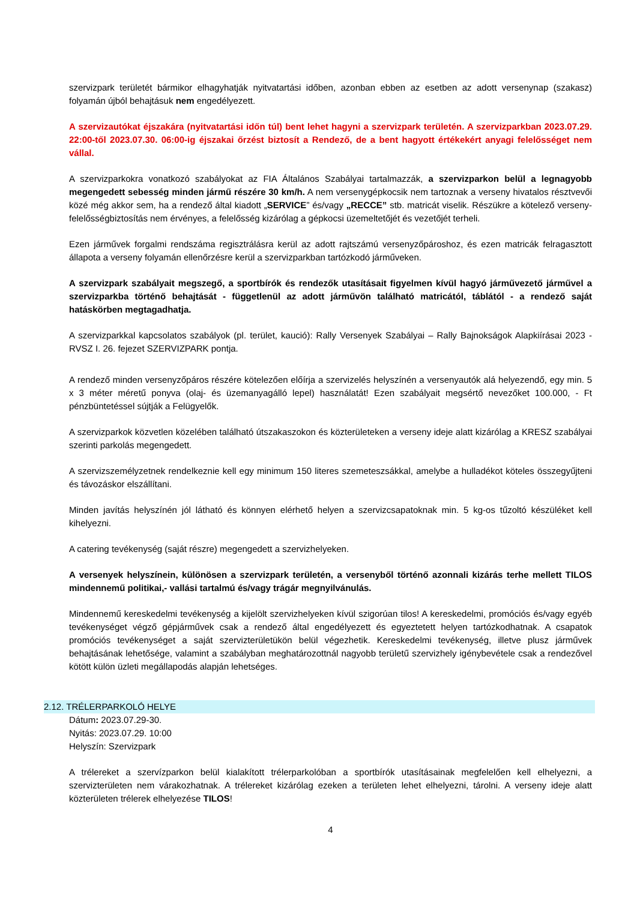szervizpark területét bármikor elhagyhatják nyitvatartási időben, azonban ebben az esetben az adott versenynap (szakasz) folyamán újból behajtásuk nem engedélyezett.
A szervizautókat éjszakára (nyitvatartási időn túl) bent lehet hagyni a szervizpark területén. A szervizparkban 2023.07.29. 22:00-től 2023.07.30. 06:00-ig éjszakai őrzést biztosít a Rendező, de a bent hagyott értékekért anyagi felelősséget nem vállal.
A szervizparkokra vonatkozó szabályokat az FIA Általános Szabályai tartalmazzák, a szervizparkon belül a legnagyobb megengedett sebesség minden jármű részére 30 km/h. A nem versenygépkocsik nem tartoznak a verseny hivatalos résztvevői közé még akkor sem, ha a rendező által kiadott „SERVICE” és/vagy „RECCE” stb. matricát viselik. Részükre a kötelező verseny- felelősségbiztosítás nem érvényes, a felelősség kizárólag a gépkocsi üzemeltetőjét és vezetőjét terheli.
Ezen járművek forgalmi rendszáma regisztrálásra kerül az adott rajtszámú versenyzőpároshoz, és ezen matricák felragasztott állapota a verseny folyamán ellenőrzésre kerül a szervizparkban tartózkodó járműveken.
A szervizpark szabályait megszegő, a sportbírók és rendezők utasításait figyelmen kívül hagyó járművezető járművel a szervizparkba történő behajtását - függetlenül az adott járművön található matricától, táblától - a rendező saját hatáskörben megtagadhatja.
A szervizparkkal kapcsolatos szabályok (pl. terület, kaució): Rally Versenyek Szabályai – Rally Bajnokságok Alapkiírásai 2023 - RVSZ I. 26. fejezet SZERVIZPARK pontja.
A rendező minden versenyzőpáros részére kötelezően előírja a szervizelés helyszínén a versenyautók alá helyezendő, egy min. 5 x 3 méter méretű ponyva (olaj- és üzemanyagálló lepel) használatát! Ezen szabályait megsértő nevezőket 100.000, - Ft pénzbüntetéssel sújtják a Felügyelők.
A szervizparkok közvetlen közelében található útszakaszokon és közterületeken a verseny ideje alatt kizárólag a KRESZ szabályai szerinti parkolás megengedett.
A szervizszemélyzetnek rendelkeznie kell egy minimum 150 literes szemeteszsákkal, amelybe a hulladékot köteles összegyűjteni és távozáskor elszállítani.
Minden javítás helyszínén jól látható és könnyen elérhető helyen a szervizcsapatoknak min. 5 kg-os tűzoltó készüléket kell kihelyezni.
A catering tevékenység (saját részre) megengedett a szervizhelyeken.
A versenyek helyszínein, különösen a szervizpark területén, a versenyből történő azonnali kizárás terhe mellett TILOS mindennemű politikai,- vallási tartalmú és/vagy trágár megnyilvánulás.
Mindennemű kereskedelmi tevékenység a kijelölt szervizhelyeken kívül szigorúan tilos! A kereskedelmi, promóciós és/vagy egyéb tevékenységet végző gépjárművek csak a rendező által engedélyezett és egyeztetett helyen tartózkodhatnak. A csapatok promóciós tevékenységet a saját szervizterületükön belül végezhetik. Kereskedelmi tevékenység, illetve plusz járművek behajtásának lehetősége, valamint a szabályban meghatározottnál nagyobb területű szervizhely igénybevétele csak a rendezővel kötött külön üzleti megállapodás alapján lehetséges.
2.12. TRÉLERPARKOLÓ HELYE
Dátum: 2023.07.29-30.
Nyitás: 2023.07.29. 10:00
Helyszín: Szervizpark
A trélereket a szervízparkon belül kialakított trélerparkolóban a sportbírók utasításainak megfelelően kell elhelyezni, a szervizterületen nem várakozhatnak. A trélereket kizárólag ezeken a területen lehet elhelyezni, tárolni. A verseny ideje alatt közterületen trélerek elhelyezése TILOS!
4